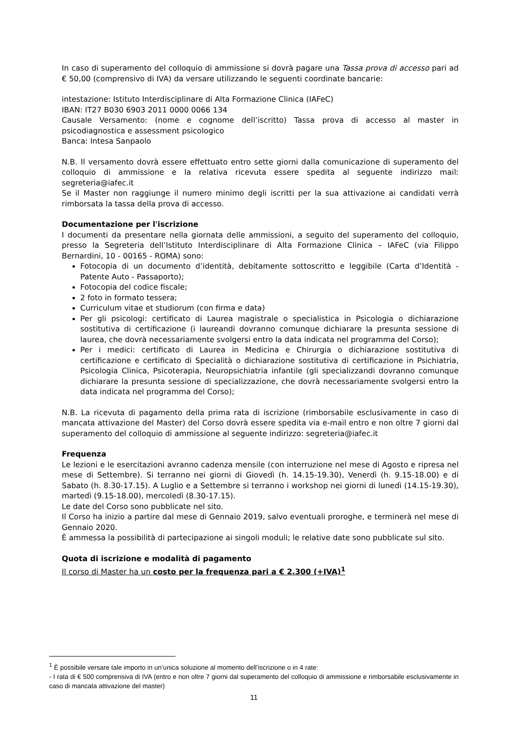In caso di superamento del colloquio di ammissione si dovrà pagare una Tassa prova di accesso pari ad € 50,00 (comprensivo di IVA) da versare utilizzando le seguenti coordinate bancarie:
intestazione: Istituto Interdisciplinare di Alta Formazione Clinica (IAFeC)
IBAN: IT27 B030 6903 2011 0000 0066 134
Causale Versamento: (nome e cognome dell’iscritto) Tassa prova di accesso al master in psicodiagnostica e assessment psicologico
Banca: Intesa Sanpaolo
N.B. Il versamento dovrà essere effettuato entro sette giorni dalla comunicazione di superamento del colloquio di ammissione e la relativa ricevuta essere spedita al seguente indirizzo mail: segreteria@iafec.it
Se il Master non raggiunge il numero minimo degli iscritti per la sua attivazione ai candidati verrà rimborsata la tassa della prova di accesso.
Documentazione per l'iscrizione
I documenti da presentare nella giornata delle ammissioni, a seguito del superamento del colloquio, presso la Segreteria dell’Istituto Interdisciplinare di Alta Formazione Clinica – IAFeC (via Filippo Bernardini, 10 - 00165 - ROMA) sono:
Fotocopia di un documento d’identità, debitamente sottoscritto e leggibile (Carta d’Identità - Patente Auto - Passaporto);
Fotocopia del codice fiscale;
2 foto in formato tessera;
Curriculum vitae et studiorum (con firma e data)
Per gli psicologi: certificato di Laurea magistrale o specialistica in Psicologia o dichiarazione sostitutiva di certificazione (i laureandi dovranno comunque dichiarare la presunta sessione di laurea, che dovrà necessariamente svolgersi entro la data indicata nel programma del Corso);
Per i medici: certificato di Laurea in Medicina e Chirurgia o dichiarazione sostitutiva di certificazione e certificato di Specialità o dichiarazione sostitutiva di certificazione in Psichiatria, Psicologia Clinica, Psicoterapia, Neuropsichiatria infantile (gli specializzandi dovranno comunque dichiarare la presunta sessione di specializzazione, che dovrà necessariamente svolgersi entro la data indicata nel programma del Corso);
N.B. La ricevuta di pagamento della prima rata di iscrizione (rimborsabile esclusivamente in caso di mancata attivazione del Master) del Corso dovrà essere spedita via e-mail entro e non oltre 7 giorni dal superamento del colloquio di ammissione al seguente indirizzo: segreteria@iafec.it
Frequenza
Le lezioni e le esercitazioni avranno cadenza mensile (con interruzione nel mese di Agosto e ripresa nel mese di Settembre). Si terranno nei giorni di Giovedì (h. 14.15-19.30), Venerdì (h. 9.15-18.00) e di Sabato (h. 8.30-17.15). A Luglio e a Settembre si terranno i workshop nei giorni di lunedì (14.15-19.30), martedì (9.15-18.00), mercoledì (8.30-17.15).
Le date del Corso sono pubblicate nel sito.
Il Corso ha inizio a partire dal mese di Gennaio 2019, salvo eventuali proroghe, e terminerà nel mese di Gennaio 2020.
È ammessa la possibilità di partecipazione ai singoli moduli; le relative date sono pubblicate sul sito.
Quota di iscrizione e modalità di pagamento
Il corso di Master ha un costo per la frequenza pari a € 2.300 (+IVA)<sup>1</sup>
<sup>1</sup> È possibile versare tale importo in un’unica soluzione al momento dell’iscrizione o in 4 rate:
- I rata di € 500 comprensiva di IVA (entro e non oltre 7 giorni dal superamento del colloquio di ammissione e rimborsabile esclusivamente in caso di mancata attivazione del master)
11